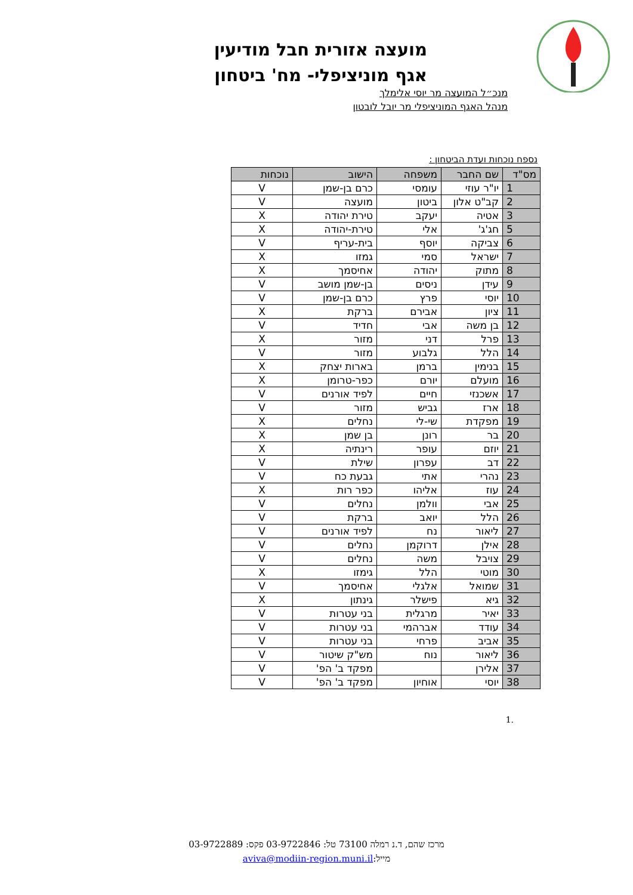מועצה אזורית חבל מודיעין
אגף מוניציפלי- מח' ביטחון
מנכ״ל המועצה מר יוסי אלימלך
מנהל האגף המוניציפלי מר יובל לובטון
נספח נוכחות ועדת הביטחון :
| מס"ד | שם החבר | משפחה | הישוב | נוכחות |
| --- | --- | --- | --- | --- |
| 1 | יו"ר עוזי | עומסי | כרם בן-שמן | V |
| 2 | קב"ט אלון | ביטון | מועצה | V |
| 3 | אטיה | יעקב | טירת יהודה | X |
| 5 | חג'ג' | אלי | טירת-יהודה | X |
| 6 | צביקה | יוסף | בית-עריף | V |
| 7 | ישראל | סמי | גמזו | X |
| 8 | מתוק | יהודה | אחיסמך | X |
| 9 | עידן | ניסים | בן-שמן מושב | V |
| 10 | יוסי | פרץ | כרם בן-שמן | V |
| 11 | ציון | אבירם | ברקת | X |
| 12 | בן משה | אבי | חדיד | V |
| 13 | פרל | דני | מזור | X |
| 14 | הלל | גלבוע | מזור | V |
| 15 | בנימין | ברמן | בארות יצחק | X |
| 16 | מועלם | יורם | כפר-טרומן | X |
| 17 | אשכנזי | חיים | לפיד אורנים | V |
| 18 | ארז | גביש | מזור | V |
| 19 | מפקדת | שי-לי | נחלים | X |
| 20 | בר | רונן | בן שמן | X |
| 21 | יוזם | עופר | רינתיה | X |
| 22 | דב | עפרון | שילת | V |
| 23 | נהרי | אתי | גבעת כח | V |
| 24 | עוז | אליהו | כפר רות | X |
| 25 | אבי | וולמן | נחלים | V |
| 26 | הלל | יואב | ברקת | V |
| 27 | ליאור | נח | לפיד אורנים | V |
| 28 | אילן | דרוקמן | נחלים | V |
| 29 | צויבל | משה | נחלים | V |
| 30 | מוטי | הלל | גימזו | X |
| 31 | שמואל | אלגלי | אחיסמך | V |
| 32 | גיא | פישלר | גינתון | X |
| 33 | יאיר | מרגלית | בני עטרות | V |
| 34 | עודד | אברהמי | בני עטרות | V |
| 35 | אביב | פרחי | בני עטרות | V |
| 36 | ליאור | נוח | מש"ק שיטור | V |
| 37 | אלירן | | מפקד ב' הפ' | V |
| 38 | יוסי | אוחיון | מפקד ב' הפ' | V |
.1
מרכז שהם, ד.נ רמלה 73100 טל: 03-9722846 פקס: 03-9722889
מייל:aviva@modiin-region.muni.il